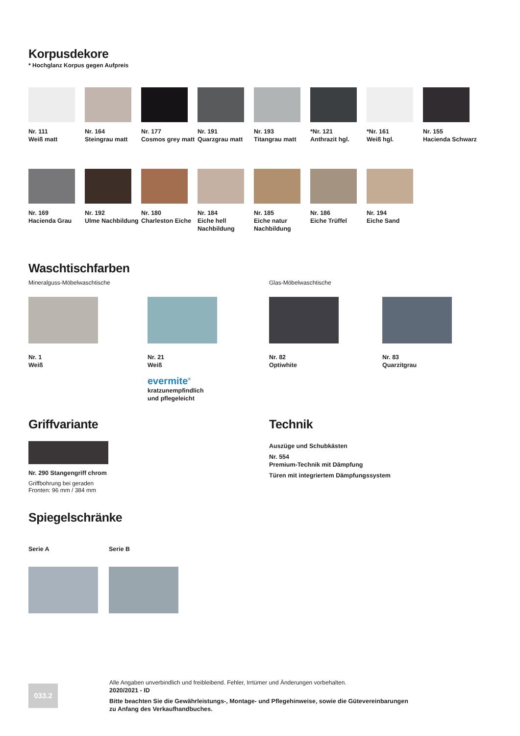Korpusdekore
* Hochglanz Korpus gegen Aufpreis
Nr. 111
Weiß matt
Nr. 164
Steingrau matt
Nr. 177
Cosmos grey matt
Nr. 191
Quarzgrau matt
Nr. 193
Titangrau matt
*Nr. 121
Anthrazit hgl.
*Nr. 161
Weiß hgl.
Nr. 155
Hacienda Schwarz
Nr. 169
Hacienda Grau
Nr. 192
Ulme Nachbildung
Nr. 180
Charleston Eiche
Nr. 184
Eiche hell Nachbildung
Nr. 185
Eiche natur Nachbildung
Nr. 186
Eiche Trüffel
Nr. 194
Eiche Sand
Waschtischfarben
Mineralguss-Möbelwaschtische Glas-Möbelwaschtische
Nr. 1
Weiß
Nr. 21
Weiß
evermite<sup>®</sup>
kratzunempfindlich
und pflegeleicht
Nr. 82
Optiwhite
Nr. 83
Quarzitgrau
Griffvariante
Nr. 290 Stangengriff chrom
Griffbohrung bei geraden
Fronten: 96 mm / 384 mm
Technik
Auszüge und Schubkästen
Nr. 554
Premium-Technik mit Dämpfung
Türen mit integriertem Dämpfungssystem
Spiegelschränke
Serie A Serie B
033.2
Alle Angaben unverbindlich und freibleibend. Fehler, Irrtümer und Änderungen vorbehalten.
2020/2021 - ID
Bitte beachten Sie die Gewährleistungs-, Montage- und Pflegehinweise, sowie die Gütevereinbarungen
zu Anfang des Verkaufhandbuches.